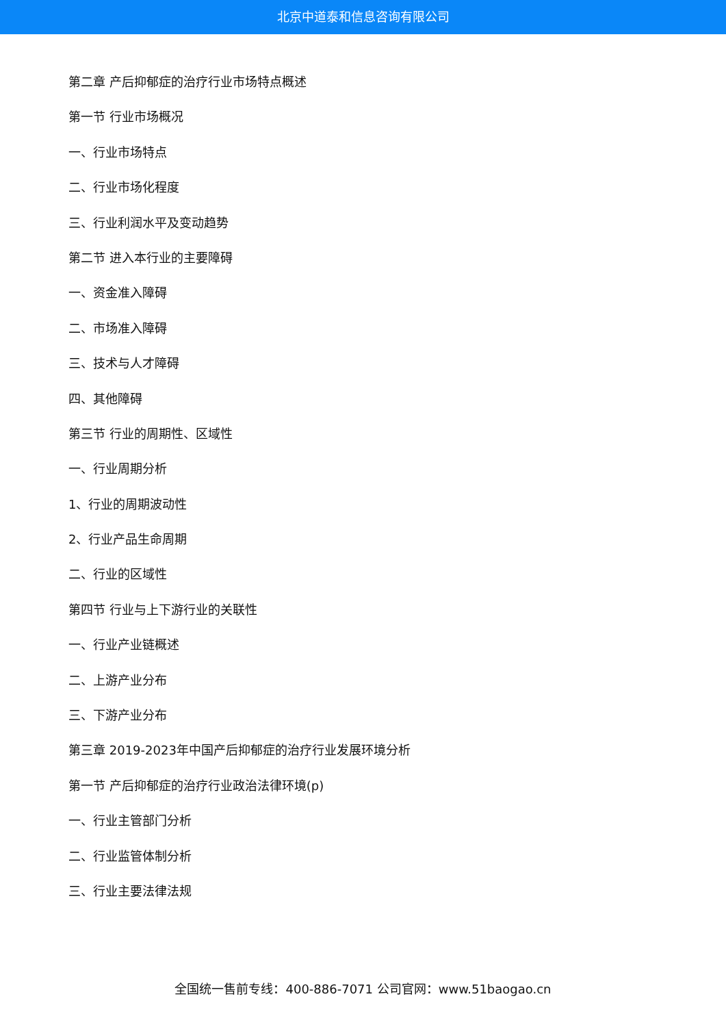北京中道泰和信息咨询有限公司
第二章 产后抑郁症的治疗行业市场特点概述
第一节 行业市场概况
一、行业市场特点
二、行业市场化程度
三、行业利润水平及变动趋势
第二节 进入本行业的主要障碍
一、资金准入障碍
二、市场准入障碍
三、技术与人才障碍
四、其他障碍
第三节 行业的周期性、区域性
一、行业周期分析
1、行业的周期波动性
2、行业产品生命周期
二、行业的区域性
第四节 行业与上下游行业的关联性
一、行业产业链概述
二、上游产业分布
三、下游产业分布
第三章 2019-2023年中国产后抑郁症的治疗行业发展环境分析
第一节 产后抑郁症的治疗行业政治法律环境(p)
一、行业主管部门分析
二、行业监管体制分析
三、行业主要法律法规
全国统一售前专线：400-886-7071 公司官网：www.51baogao.cn